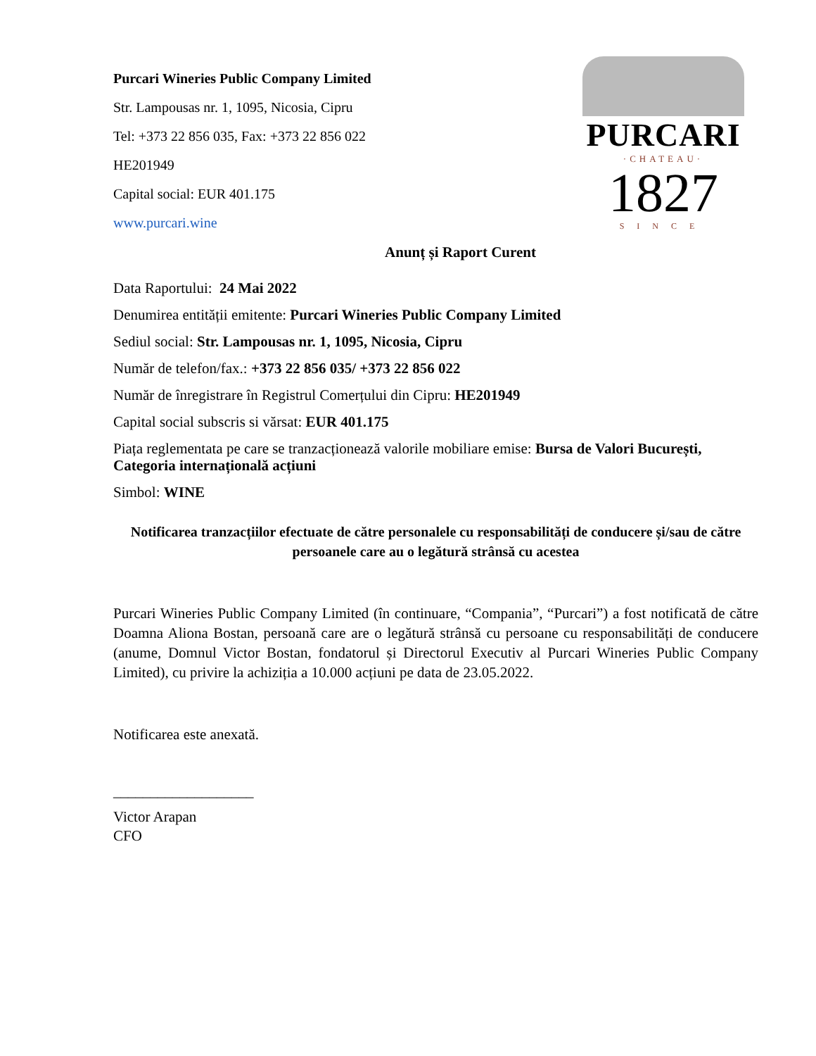Purcari Wineries Public Company Limited
Str. Lampousas nr. 1, 1095, Nicosia, Cipru
Tel: +373 22 856 035, Fax: +373 22 856 022
HE201949
Capital social: EUR 401.175
www.purcari.wine
PURCARI
·CHATEAU·
1827
SINCE
Anunț și Raport Curent
Data Raportului: 24 Mai 2022
Denumirea entității emitente: Purcari Wineries Public Company Limited
Sediul social: Str. Lampousas nr. 1, 1095, Nicosia, Cipru
Număr de telefon/fax.: +373 22 856 035/ +373 22 856 022
Număr de înregistrare în Registrul Comerțului din Cipru: HE201949
Capital social subscris si vărsat: EUR 401.175
Piața reglementata pe care se tranzacționează valorile mobiliare emise: Bursa de Valori București, Categoria internațională acțiuni
Simbol: WINE
Notificarea tranzacțiilor efectuate de către personalele cu responsabilități de conducere și/sau de către persoanele care au o legătură strânsă cu acestea
Purcari Wineries Public Company Limited (în continuare, “Compania”, “Purcari”) a fost notificată de către Doamna Aliona Bostan, persoană care are o legătură strânsă cu persoane cu responsabilități de conducere (anume, Domnul Victor Bostan, fondatorul și Directorul Executiv al Purcari Wineries Public Company Limited), cu privire la achiziția a 10.000 acțiuni pe data de 23.05.2022.
Notificarea este anexată.
___________________
Victor Arapan
CFO